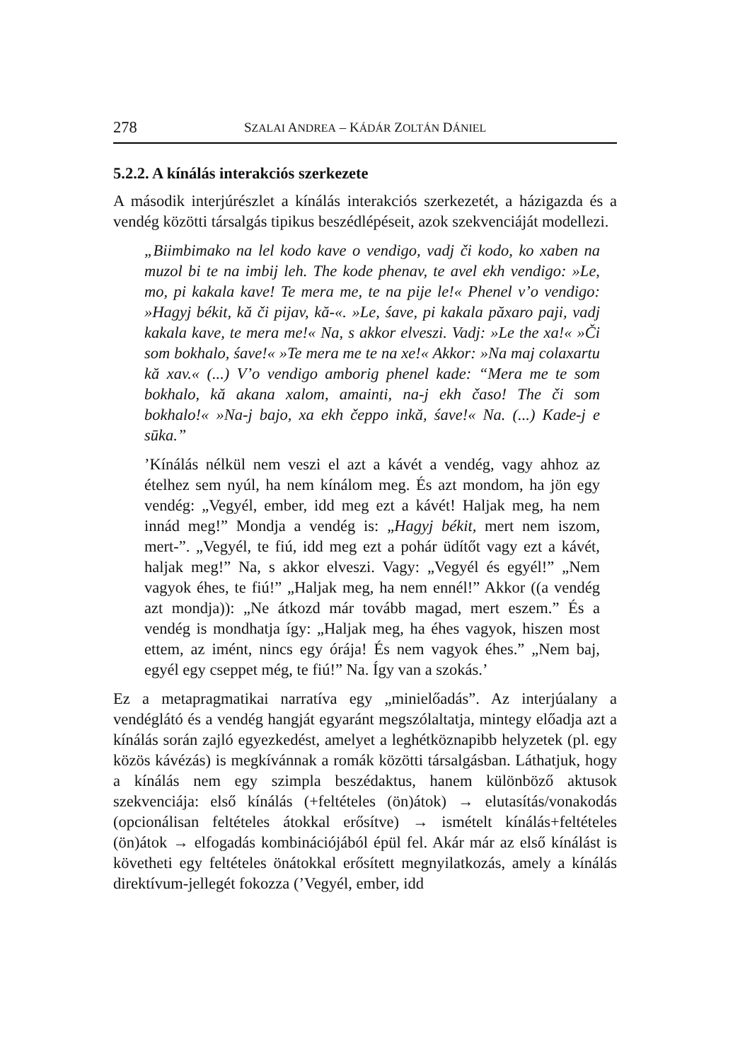278 SZALAI ANDREA – KÁDÁR ZOLTÁN DÁNIEL
5.2.2. A kínálás interakciós szerkezete
A második interjúrészlet a kínálás interakciós szerkezetét, a házigazda és a vendég közötti társalgás tipikus beszédlépéseit, azok szekvenciáját modellezi.
„Biimbimako na lel kodo kave o vendigo, vadj či kodo, ko xaben na muzol bi te na imbij leh. The kode phenav, te avel ekh vendigo: »Le, mo, pi kakala kave! Te mera me, te na pije le!« Phenel v’o vendigo: »Hagyj békit, kă či pijav, kă-«. »Le, śave, pi kakala păxaro paji, vadj kakala kave, te mera me!« Na, s akkor elveszi. Vadj: »Le the xa!« »Či som bokhalo, śave!« »Te mera me te na xe!« Akkor: »Na maj colaxartu kă xav.« (...) V’o vendigo amborig phenel kade: “Mera me te som bokhalo, kă akana xalom, amainti, na-j ekh časo! The či som bokhalo!« »Na-j bajo, xa ekh čeppo inkă, śave!« Na. (...) Kade-j e sūka.”
’Kínálás nélkül nem veszi el azt a kávét a vendég, vagy ahhoz az ételhez sem nyúl, ha nem kínálom meg. És azt mondom, ha jön egy vendég: „Vegyél, ember, idd meg ezt a kávét! Haljak meg, ha nem innád meg!” Mondja a vendég is: „Hagyj békit, mert nem iszom, mert-”. „Vegyél, te fiú, idd meg ezt a pohár üdítőt vagy ezt a kávét, haljak meg!” Na, s akkor elveszi. Vagy: „Vegyél és egyél!” „Nem vagyok éhes, te fiú!” „Haljak meg, ha nem ennél!” Akkor ((a vendég azt mondja)): „Ne átkozd már tovább magad, mert eszem.” És a vendég is mondhatja így: „Haljak meg, ha éhes vagyok, hiszen most ettem, az imént, nincs egy órája! És nem vagyok éhes.” „Nem baj, egyél egy cseppet még, te fiú!” Na. Így van a szokás.’
Ez a metapragmatikai narratíva egy „minielőadás”. Az interjúalany a vendéglátó és a vendég hangját egyaránt megszólaltatja, mintegy előadja azt a kínálás során zajló egyezkedést, amelyet a leghétköznapibb helyzetek (pl. egy közös kávézás) is megkívánnak a romák közötti társalgásban. Láthatjuk, hogy a kínálás nem egy szimpla beszédaktus, hanem különböző aktusok szekvenciája: első kínálás (+feltételes (ön)átok) → elutasítás/vonakodás (opcionálisan feltételes átokkal erősítve) → ismételt kínálás+feltételes (ön)átok → elfogadás kombinációjából épül fel. Akár már az első kínálást is követheti egy feltételes önátokkal erősített megnyilatkozás, amely a kínálás direktívum-jellegét fokozza (’Vegyél, ember, idd